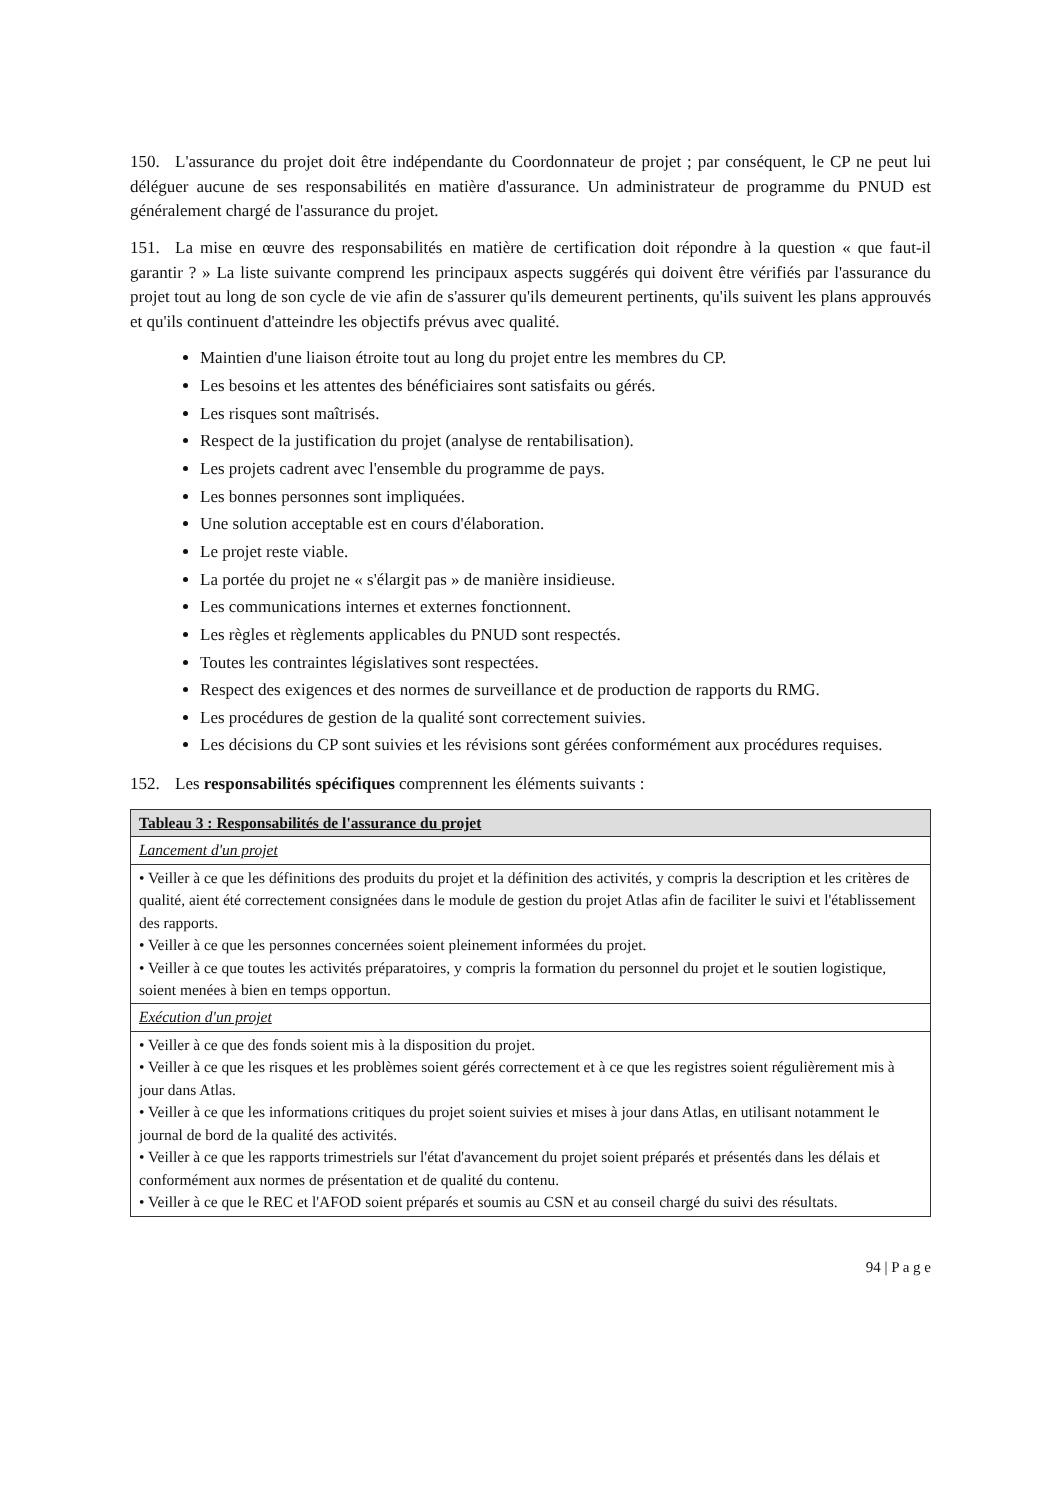150. L'assurance du projet doit être indépendante du Coordonnateur de projet ; par conséquent, le CP ne peut lui déléguer aucune de ses responsabilités en matière d'assurance. Un administrateur de programme du PNUD est généralement chargé de l'assurance du projet.
151. La mise en œuvre des responsabilités en matière de certification doit répondre à la question « que faut-il garantir ? » La liste suivante comprend les principaux aspects suggérés qui doivent être vérifiés par l'assurance du projet tout au long de son cycle de vie afin de s'assurer qu'ils demeurent pertinents, qu'ils suivent les plans approuvés et qu'ils continuent d'atteindre les objectifs prévus avec qualité.
Maintien d'une liaison étroite tout au long du projet entre les membres du CP.
Les besoins et les attentes des bénéficiaires sont satisfaits ou gérés.
Les risques sont maîtrisés.
Respect de la justification du projet (analyse de rentabilisation).
Les projets cadrent avec l'ensemble du programme de pays.
Les bonnes personnes sont impliquées.
Une solution acceptable est en cours d'élaboration.
Le projet reste viable.
La portée du projet ne « s'élargit pas » de manière insidieuse.
Les communications internes et externes fonctionnent.
Les règles et règlements applicables du PNUD sont respectés.
Toutes les contraintes législatives sont respectées.
Respect des exigences et des normes de surveillance et de production de rapports du RMG.
Les procédures de gestion de la qualité sont correctement suivies.
Les décisions du CP sont suivies et les révisions sont gérées conformément aux procédures requises.
152. Les responsabilités spécifiques comprennent les éléments suivants :
| Tableau 3 : Responsabilités de l'assurance du projet |
| --- |
| Lancement d'un projet |
| • Veiller à ce que les définitions des produits du projet et la définition des activités, y compris la description et les critères de qualité, aient été correctement consignées dans le module de gestion du projet Atlas afin de faciliter le suivi et l'établissement des rapports. • Veiller à ce que les personnes concernées soient pleinement informées du projet. • Veiller à ce que toutes les activités préparatoires, y compris la formation du personnel du projet et le soutien logistique, soient menées à bien en temps opportun. |
| Exécution d'un projet |
| • Veiller à ce que des fonds soient mis à la disposition du projet. • Veiller à ce que les risques et les problèmes soient gérés correctement et à ce que les registres soient régulièrement mis à jour dans Atlas. • Veiller à ce que les informations critiques du projet soient suivies et mises à jour dans Atlas, en utilisant notamment le journal de bord de la qualité des activités. • Veiller à ce que les rapports trimestriels sur l'état d'avancement du projet soient préparés et présentés dans les délais et conformément aux normes de présentation et de qualité du contenu. • Veiller à ce que le REC et l'AFOD soient préparés et soumis au CSN et au conseil chargé du suivi des résultats. |
94 | P a g e